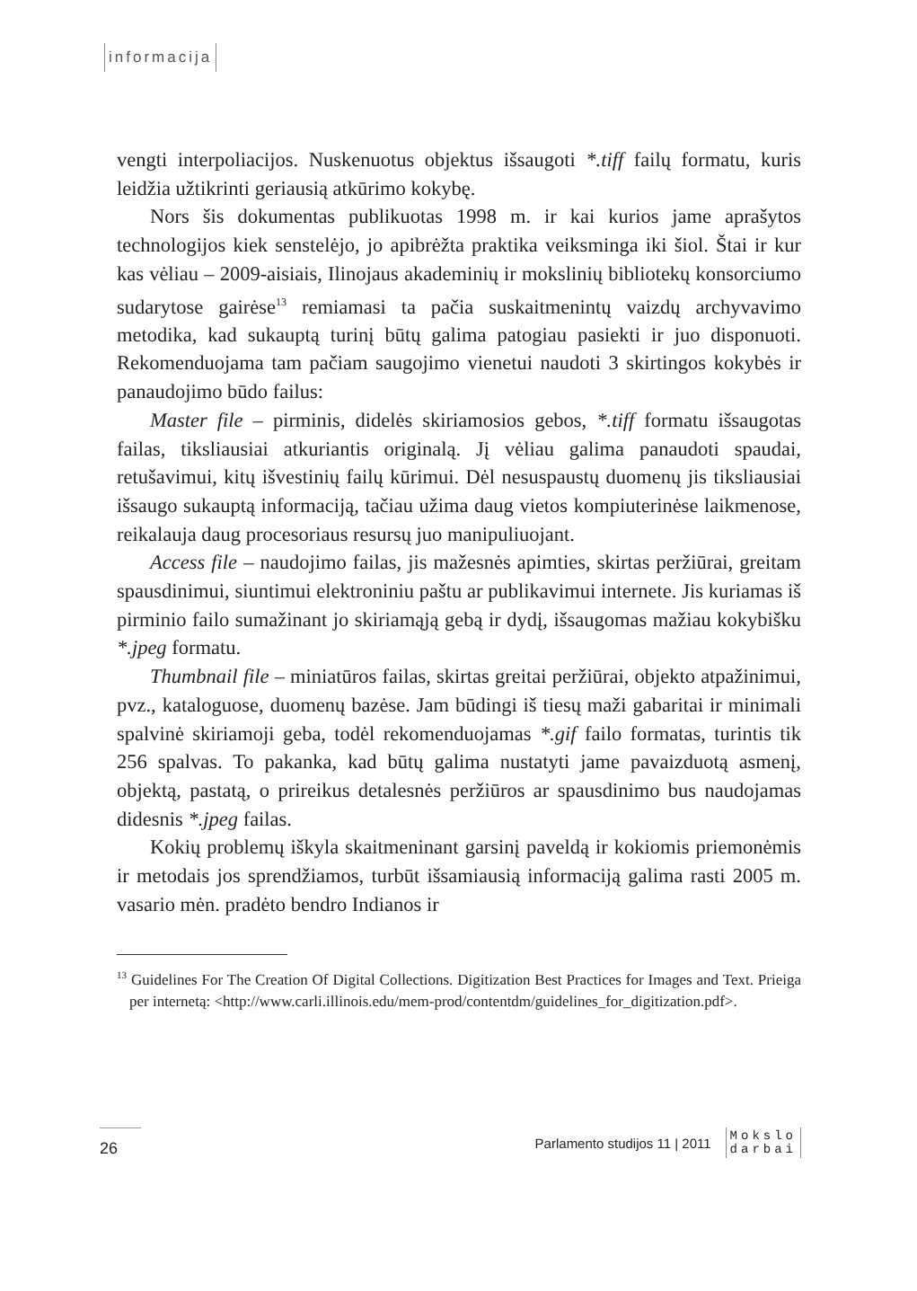informacija
vengti interpoliacijos. Nuskenuotus objektus išsaugoti *.tiff failų formatu, kuris leidžia užtikrinti geriausią atkūrimo kokybę.
Nors šis dokumentas publikuotas 1998 m. ir kai kurios jame aprašytos technologijos kiek senstelėjo, jo apibrėžta praktika veiksminga iki šiol. Štai ir kur kas vėliau – 2009-aisiais, Ilinojaus akademinių ir mokslinių bibliotekų konsorciumo sudarytose gairėse<sup>13</sup> remiamasi ta pačia suskaitmenintų vaizdų archyvavimo metodika, kad sukauptą turinį būtų galima patogiau pasiekti ir juo disponuoti. Rekomenduojama tam pačiam saugojimo vienetui naudoti 3 skirtingos kokybės ir panaudojimo būdo failus:
Master file – pirminis, didelės skiriamosios gebos, *.tiff formatu išsaugotas failas, tiksliausiai atkuriantis originalą. Jį vėliau galima panaudoti spaudai, retušavimui, kitų išvestinių failų kūrimui. Dėl nesuspaustų duomenų jis tiksliausiai išsaugo sukauptą informaciją, tačiau užima daug vietos kompiuterinėse laikmenose, reikalauja daug procesoriaus resursų juo manipuliuojant.
Access file – naudojimo failas, jis mažesnės apimties, skirtas peržiūrai, greitam spausdinimui, siuntimui elektroniniu paštu ar publikavimui internete. Jis kuriamas iš pirminio failo sumažinant jo skiriamąją gebą ir dydį, išsaugomas mažiau kokybišku *.jpeg formatu.
Thumbnail file – miniatūros failas, skirtas greitai peržiūrai, objekto atpažinimui, pvz., kataloguose, duomenų bazėse. Jam būdingi iš tiesų maži gabaritai ir minimali spalvinė skiriamoji geba, todėl rekomenduojamas *.gif failo formatas, turintis tik 256 spalvas. To pakanka, kad būtų galima nustatyti jame pavaizduotą asmenį, objektą, pastatą, o prireikus detalesnės peržiūros ar spausdinimo bus naudojamas didesnis *.jpeg failas.
Kokių problemų iškyla skaitmeninant garsinį paveldą ir kokiomis priemonėmis ir metodais jos sprendžiamos, turbūt išsamiausią informaciją galima rasti 2005 m. vasario mėn. pradėto bendro Indianos ir
<sup>13</sup> Guidelines For The Creation Of Digital Collections. Digitization Best Practices for Images and Text. Prieiga per internetą: <http://www.carli.illinois.edu/mem-prod/contentdm/guidelines_for_digitization.pdf>.
26
Parlamento studijos 11 | 2011
Mokslo
darbai